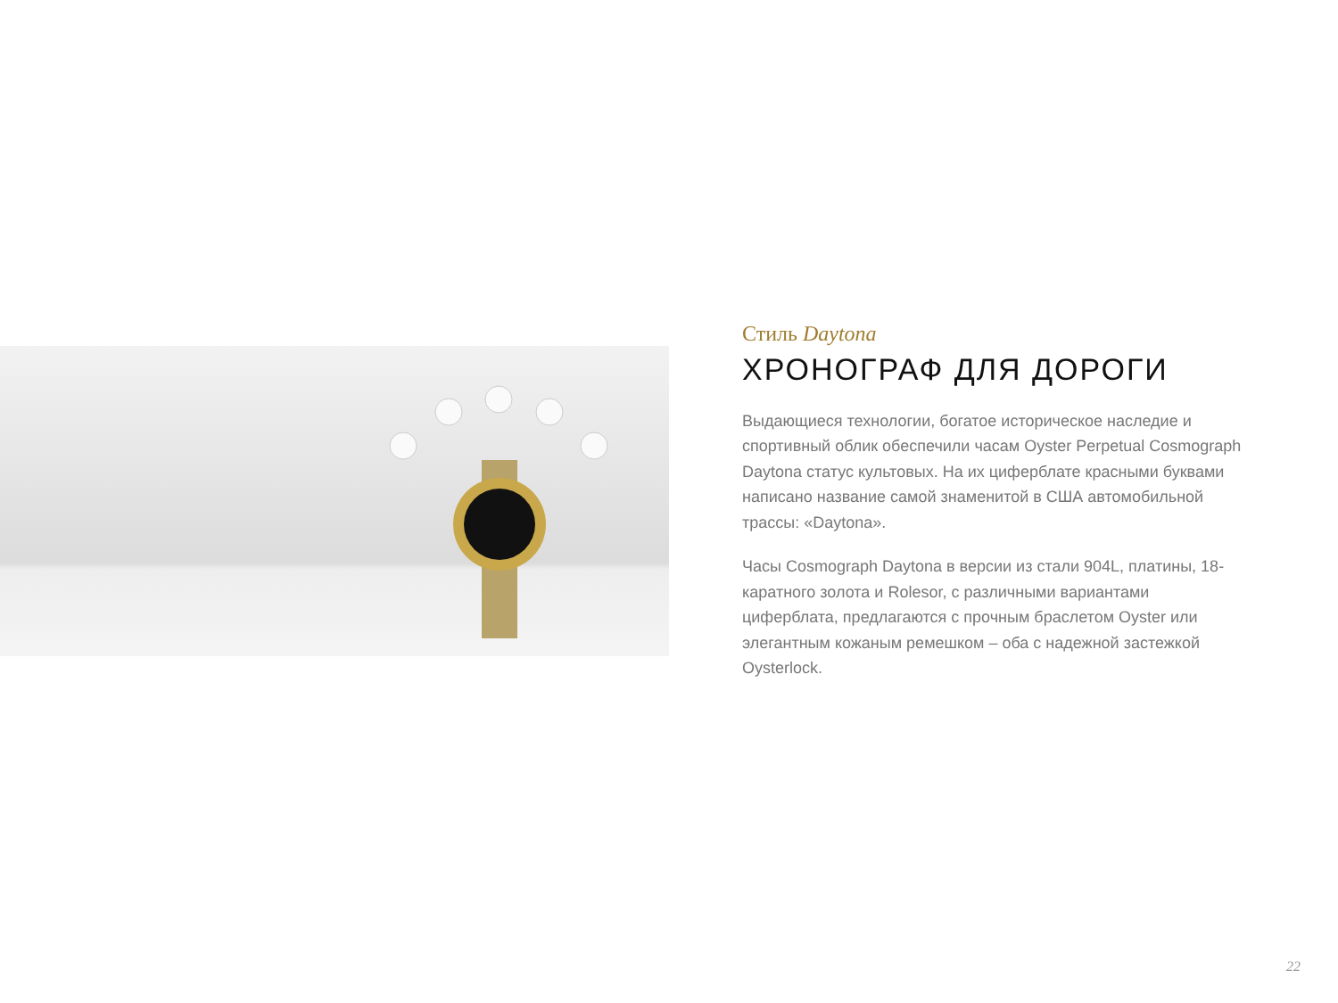Стиль Daytona
ХРОНОГРАФ ДЛЯ ДОРОГИ
Выдающиеся технологии, богатое историческое наследие и спортивный облик обеспечили часам Oyster Perpetual Cosmograph Daytona статус культовых. На их циферблате красными буквами написано название самой знаменитой в США автомобильной трассы: «Daytona».
Часы Cosmograph Daytona в версии из стали 904L, платины, 18-каратного золота и Rolesor, с различными вариантами циферблата, предлагаются с прочным браслетом Oyster или элегантным кожаным ремешком – оба с надежной застежкой Oysterlock.
22